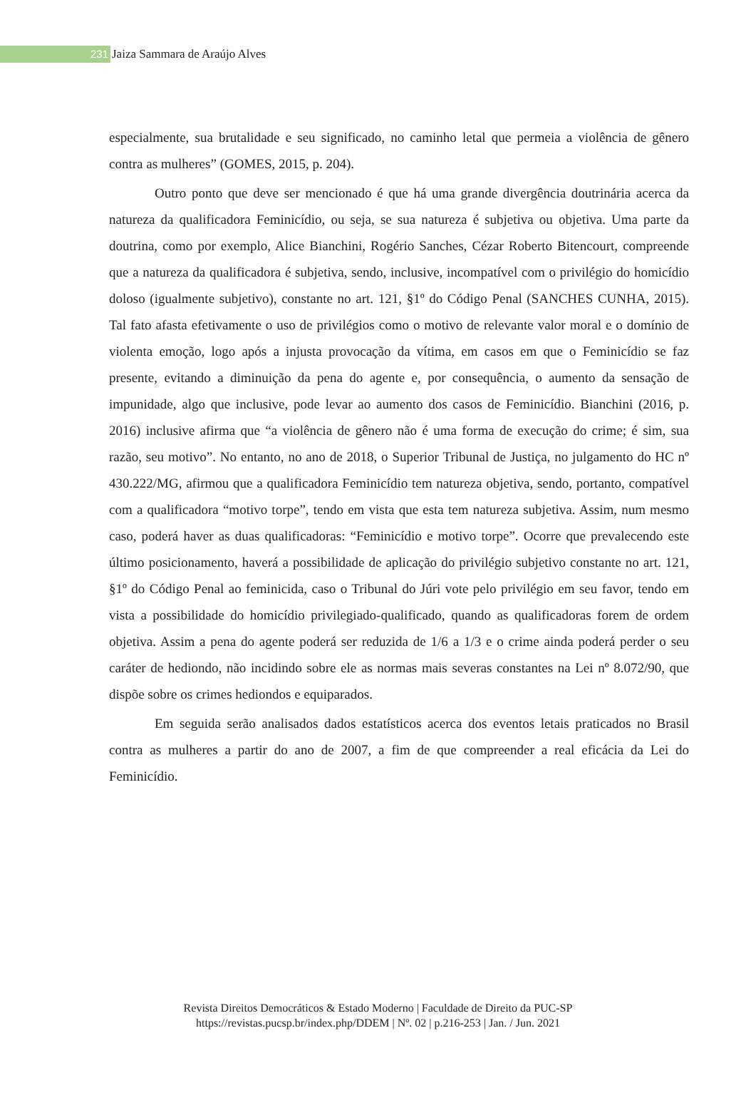231 Jaiza Sammara de Araújo Alves
especialmente, sua brutalidade e seu significado, no caminho letal que permeia a violência de gênero contra as mulheres” (GOMES, 2015, p. 204).
Outro ponto que deve ser mencionado é que há uma grande divergência doutrinária acerca da natureza da qualificadora Feminicídio, ou seja, se sua natureza é subjetiva ou objetiva. Uma parte da doutrina, como por exemplo, Alice Bianchini, Rogério Sanches, Cézar Roberto Bitencourt, compreende que a natureza da qualificadora é subjetiva, sendo, inclusive, incompatível com o privilégio do homicídio doloso (igualmente subjetivo), constante no art. 121, §1º do Código Penal (SANCHES CUNHA, 2015). Tal fato afasta efetivamente o uso de privilégios como o motivo de relevante valor moral e o domínio de violenta emoção, logo após a injusta provocação da vítima, em casos em que o Feminicídio se faz presente, evitando a diminuição da pena do agente e, por consequência, o aumento da sensação de impunidade, algo que inclusive, pode levar ao aumento dos casos de Feminicídio. Bianchini (2016, p. 2016) inclusive afirma que “a violência de gênero não é uma forma de execução do crime; é sim, sua razão, seu motivo”. No entanto, no ano de 2018, o Superior Tribunal de Justiça, no julgamento do HC nº 430.222/MG, afirmou que a qualificadora Feminicídio tem natureza objetiva, sendo, portanto, compatível com a qualificadora “motivo torpe”, tendo em vista que esta tem natureza subjetiva. Assim, num mesmo caso, poderá haver as duas qualificadoras: “Feminicídio e motivo torpe”. Ocorre que prevalecendo este último posicionamento, haverá a possibilidade de aplicação do privilégio subjetivo constante no art. 121, §1º do Código Penal ao feminicida, caso o Tribunal do Júri vote pelo privilégio em seu favor, tendo em vista a possibilidade do homicídio privilegiado-qualificado, quando as qualificadoras forem de ordem objetiva. Assim a pena do agente poderá ser reduzida de 1/6 a 1/3 e o crime ainda poderá perder o seu caráter de hediondo, não incidindo sobre ele as normas mais severas constantes na Lei nº 8.072/90, que dispõe sobre os crimes hediondos e equiparados.
Em seguida serão analisados dados estatísticos acerca dos eventos letais praticados no Brasil contra as mulheres a partir do ano de 2007, a fim de que compreender a real eficácia da Lei do Feminicídio.
Revista Direitos Democráticos & Estado Moderno | Faculdade de Direito da PUC-SP
https://revistas.pucsp.br/index.php/DDEM | Nº. 02 | p.216-253 | Jan. / Jun. 2021